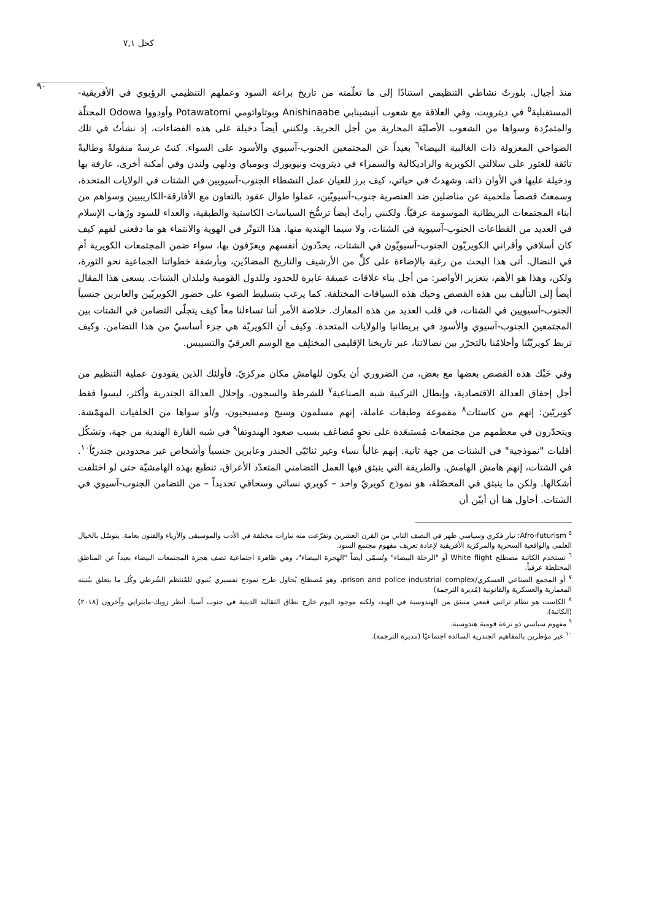كحل ٧,١
٩٠
منذ أجيال. بلورتُ نشاطي التنظيمي استنادًا إلى ما تعلّمته من تاريخ براعة السود وعملهم التنظيمي الرؤيوي في الأفريقية-المستقبلية<sup>٥</sup> في ديترويت، وفي العلاقة مع شعوب آنيشينابي Anishinaabe وبوتاواتومي Potawatomi وأودووا Odowa المحتلّة والمتمرّدة وسواها من الشعوب الأصليّة المحاربة من أجل الحرية. ولكنني أيضاً دخيلة على هذه الفضاءات، إذ نشأتُ في تلك الضواحي المعزولة ذات الغالبية البيضاء<sup>٦</sup> بعيداً عن المجتمعين الجنوب-آسيوي والأسود على السواء. كنتُ غرسةً منقولةً وطالبةً تائقة للعثور على سلالتي الكويرية والراديكالية والسمراء في ديترويت ونيويورك وبومباي ودلهي ولندن وفي أمكنة أخرى، عارفة بها ودخيلة عليها في الأوان ذاته. وشهدتُ في حياتي، كيف برز للعيان عمل النشطاء الجنوب-آسيويين في الشتات في الولايات المتحدة، وسمعتُ قصصاً ملحمية عن مناضلين ضد العنصرية جنوب-آسيويّين، عملوا طوال عقود بالتعاون مع الأفارقة-الكاريبيين وسواهم من أبناء المجتمعات البريطانية الموسومة عرقيّاً. ولكنني رأيتُ أيضاً ترسُّخ السياسات الكاستية والطبقية، والعداء للسود ورُهاب الإسلام في العديد من القطاعات الجنوب-آسيوية في الشتات، ولا سيما الهندية منها. هذا التوتّر في الهوية والانتماء هو ما دفعني لفهم كيف كان أسلافي وأقراني الكويريّون الجنوب-آسيويّون في الشتات، يحدّدون أنفسهم ويعرّفون بها، سواء ضمن المجتمعات الكويرية أم في النضال. أتى هذا البحث من رغبة بالإضاءة على كلٍّ من الأرشيف والتاريخ المضادّين، وبأرشفة خطواتنا الجماعية نحو الثورة، ولكن، وهذا هو الأهم، بتعزيز الأواصر: من أجل بناء علاقات عميقة عابرة للحدود وللدول القومية ولبلدان الشتات. يسعى هذا المقال أيضاً إلى التأليف بين هذه القصص وحبك هذه السياقات المختلفة. كما يرغب بتسليط الضوء على حضور الكويريّين والعابرين جنسياً الجنوب-آسيويين في الشتات، في قلب العديد من هذه المعارك. خلاصة الأمر أننا تساءلنا معاً كيف يتجلّى التضامن في الشتات بين المجتمعين الجنوب-آسيوي والأسود في بريطانيا والولايات المتحدة. وكيف أن الكويريّة هي جزء أساسيّ من هذا التضامن. وكيف تربط كويريّتُنا وأحلامُنا بالتحرّر بين نضالاتنا، عبر تاريخنا الإقليمي المختلِف مع الوسم العرقيّ والتسييس.
وفي حَبْك هذه القصص بعضها مع بعض، من الضروري أن يكون للهامش مكان مركزيّ. فأولئك الذين يقودون عملية التنظيم من أجل إحقاق العدالة الاقتصادية، وإبطال التركيبة شبه الصناعية<sup>٧</sup> للشرطة والسجون، وإحلال العدالة الجندرية وأكثر، ليسوا فقط كويريّين: إنهم من كاستات<sup>٨</sup> مقموعة وطبقات عاملة، إنهم مسلمون وسيخ ومسيحيون، و/أو سواها من الخلفيات المهمّشة. ويتحدّرون في معظمهم من مجتمعات مُستبعَدة على نحوٍ مُضاعَف بسبب صعود الهندوتفا<sup>٩</sup> في شبه القارة الهندية من جهة، وتشكّل أقليات "نموذجية" في الشتات من جهة ثانية. إنهم غالباً نساء وغير ثنائيّي الجندر وعابرين جنسياً وأشخاص غير محدودين جندريّاً<sup>١٠</sup>. في الشتات، إنهم هامش الهامش. والطريقة التي ينبثق فيها العمل التضامني المتعدّد الأعراق، تنطبع بهذه الهامشيّة حتى لو اختلفت أشكالها. ولكن ما ينبثق في المحصّلة، هو نموذج كويريّ واحد – كويري نسائي وسحاقي تحديداً – من التضامن الجنوب-آسيوي في الشتات. أحاول هنا أن أبيّن أن
<sup>٥</sup> Afro-futurism: تيار فكري وسياسي ظهر في النصف الثاني من القرن العشرين وتفرّعت منه تيارات مختلفة في الأدب والموسيقى والأزياء والفنون بعامة. يتوسّل بالخيال العلمي والواقعية السحرية والمركزية الأفريقية لإعادة تعريف مفهوم مجتمع السود.
<sup>٦</sup> تستخدم الكاتبة مصطلح White flight أو "الرحلة البيضاء" وتُسمّى أيضاً "الهجرة البيضاء"، وهي ظاهرة اجتماعية تصف هجرة المجتمعات البيضاء بعيداً عن المناطق المختلطة عرقياً.
<sup>٧</sup> أو المجمع الصناعي العسكري/prison and police industrial complex، وهو مُصطلح يُحاول طرح نموذج تفسيري بُنيوي للمُنتظم الشُرطي وكُل ما يتعلق ببُنيته المعمارية والعسكرية والقانونية (مُديرة الترجمة)
<sup>٨</sup> الكاست هو نظام تراتبي قمعي منبثق من الهندوسية في الهند، ولكنه موجود اليوم خارج نطاق التقاليد الدينية في جنوب آسيا. أنظر زويك-مايترايي وآخرون (٢٠١٨) (الكاتبة).
<sup>٩</sup> مفهوم سياسي ذو نزعة قومية هندوسية.
<sup>١٠</sup> غير مؤطرين بالمفاهيم الجندرية السائدة اجتماعيًا (مديرة الترجمة).